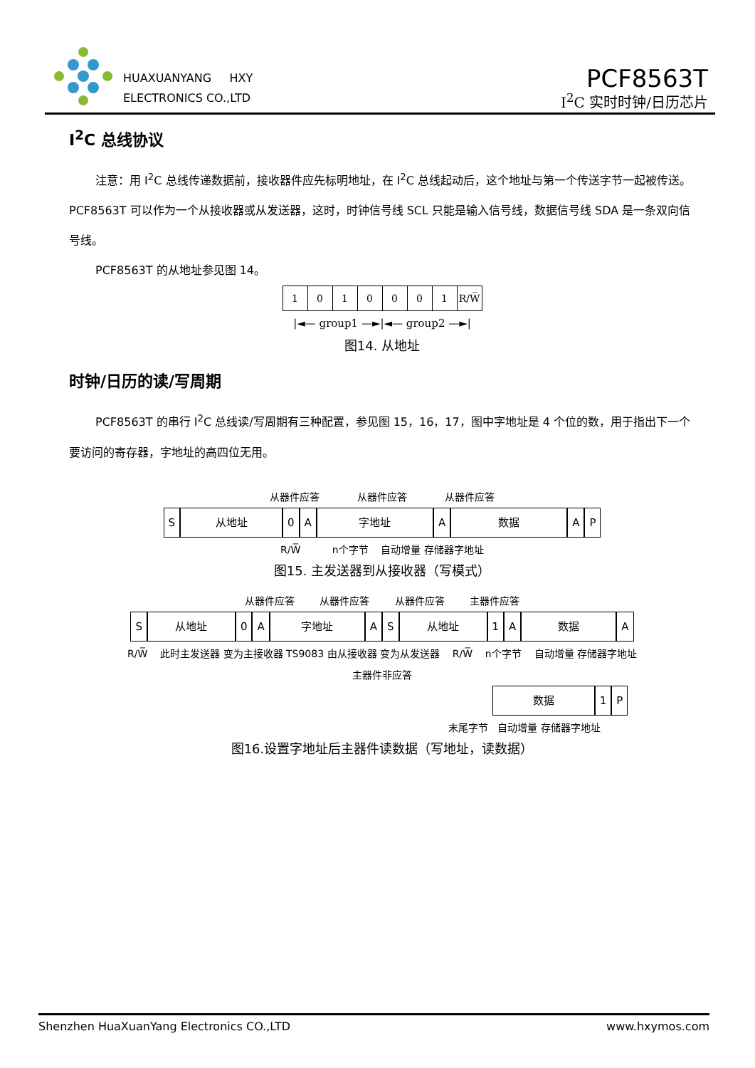HUAXUANYANG HXY
ELECTRONICS CO.,LTD
PCF8563T
I<sup>2</sup>C 实时时钟/日历芯片
I<sup>2</sup>C 总线协议
注意：用 I<sup>2</sup>C 总线传递数据前，接收器件应先标明地址，在 I<sup>2</sup>C 总线起动后，这个地址与第一个传送字节一起被传送。PCF8563T 可以作为一个从接收器或从发送器，这时，时钟信号线 SCL 只能是输入信号线，数据信号线 SDA 是一条双向信号线。
PCF8563T 的从地址参见图 14。
| 1 | 0 | 1 | 0 | 0 | 0 | 1 | R/W̅ |
|◄— group1 —►|◄— group2 —►|
图14. 从地址
时钟/日历的读/写周期
PCF8563T 的串行 I<sup>2</sup>C 总线读/写周期有三种配置，参见图 15，16，17，图中字地址是 4 个位的数，用于指出下一个要访问的寄存器，字地址的高四位无用。
从器件应答 从器件应答 从器件应答
S 从地址 0 A 字地址 A 数据 A P
R/W̅ n个字节 自动增量 存储器字地址
图15. 主发送器到从接收器（写模式）
从器件应答 从器件应答 从器件应答 主器件应答
S 从地址 0 A 字地址 A S 从地址 1 A 数据 A
R/W̅ 此时主发送器 变为主接收器 TS9083 由从接收器 变为从发送器 R/W̅ n个字节 自动增量 存储器字地址
主器件非应答
数据 1 P
末尾字节 自动增量 存储器字地址
图16.设置字地址后主器件读数据（写地址，读数据）
Shenzhen HuaXuanYang Electronics CO.,LTD www.hxymos.com